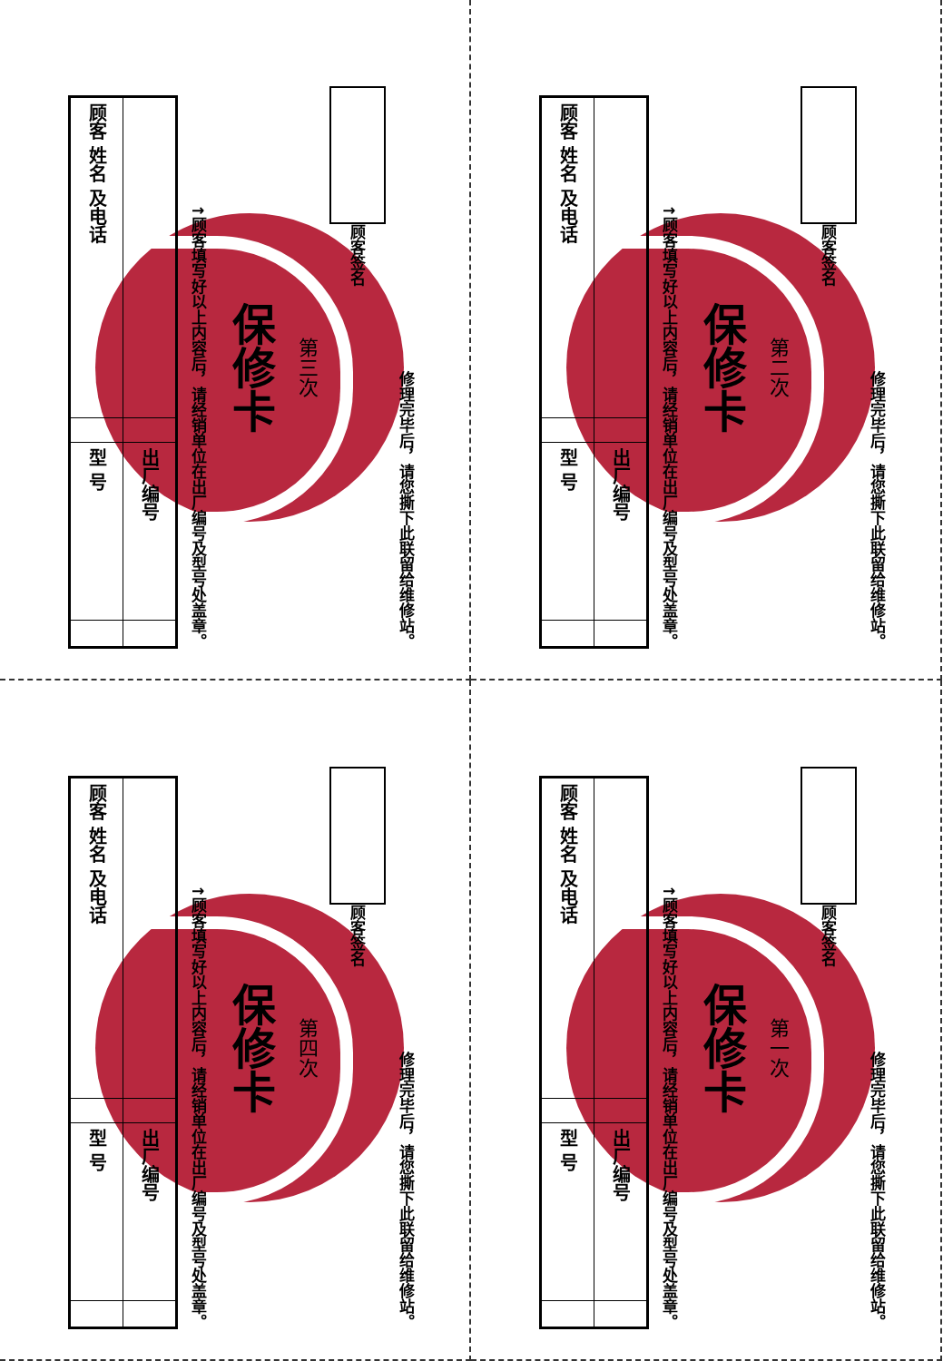| 顾客 姓名 及电话 | | 型 号 | |
| | | 出厂编号 | |
↑顾客填写好以上内容后，请经销单位在出厂编号及型号处盖章。
保修卡
第三次
顾客签名
修理完毕后，请您撕下此联留给维修站。
| 顾客 姓名 及电话 | | 型 号 | |
| | | 出厂编号 | |
↑顾客填写好以上内容后，请经销单位在出厂编号及型号处盖章。
保修卡
第二次
顾客签名
修理完毕后，请您撕下此联留给维修站。
| 顾客 姓名 及电话 | | 型 号 | |
| | | 出厂编号 | |
↑顾客填写好以上内容后，请经销单位在出厂编号及型号处盖章。
保修卡
第四次
顾客签名
修理完毕后，请您撕下此联留给维修站。
| 顾客 姓名 及电话 | | 型 号 | |
| | | 出厂编号 | |
↑顾客填写好以上内容后，请经销单位在出厂编号及型号处盖章。
保修卡
第一次
顾客签名
修理完毕后，请您撕下此联留给维修站。